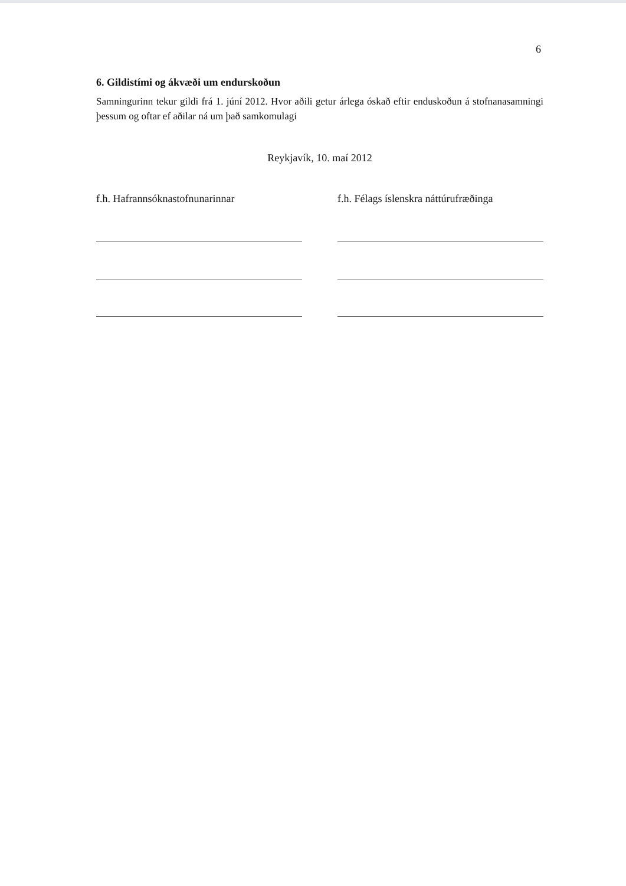6
6. Gildistími og ákvæði um endurskoðun
Samningurinn tekur gildi frá 1. júní 2012. Hvor aðili getur árlega óskað eftir enduskoðun á stofnanasamningi þessum og oftar ef aðilar ná um það samkomulagi
Reykjavík, 10. maí 2012
f.h. Hafrannsóknastofnunarinnar
f.h. Félags íslenskra náttúrufræðinga